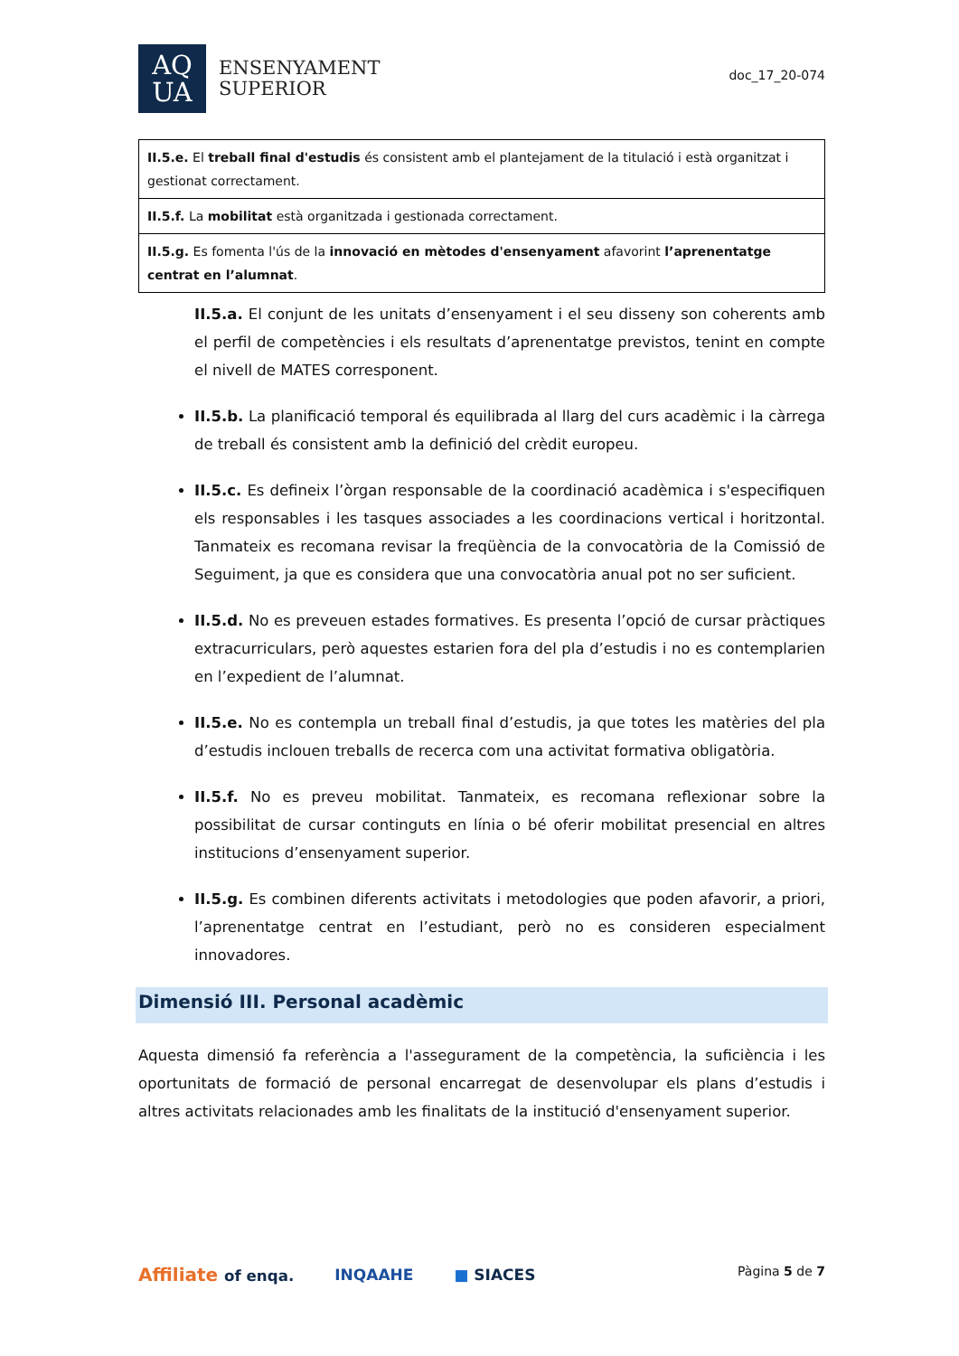AQ
UA
ENSENYAMENT
SUPERIOR
doc_17_20-074
| II.5.e. El treball final d'estudis és consistent amb el plantejament de la titulació i està organitzat i gestionat correctament. |
| II.5.f. La mobilitat està organitzada i gestionada correctament. |
| II.5.g. Es fomenta l'ús de la innovació en mètodes d'ensenyament afavorint l’aprenentatge centrat en l’alumnat . |
II.5.a. El conjunt de les unitats d’ensenyament i el seu disseny son coherents amb el perfil de competències i els resultats d’aprenentatge previstos, tenint en compte el nivell de MATES corresponent.
II.5.b. La planificació temporal és equilibrada al llarg del curs acadèmic i la càrrega de treball és consistent amb la definició del crèdit europeu.
II.5.c. Es defineix l’òrgan responsable de la coordinació acadèmica i s'especifiquen els responsables i les tasques associades a les coordinacions vertical i horitzontal. Tanmateix es recomana revisar la freqüència de la convocatòria de la Comissió de Seguiment, ja que es considera que una convocatòria anual pot no ser suficient.
II.5.d. No es preveuen estades formatives. Es presenta l’opció de cursar pràctiques extracurriculars, però aquestes estarien fora del pla d’estudis i no es contemplarien en l’expedient de l’alumnat.
II.5.e. No es contempla un treball final d’estudis, ja que totes les matèries del pla d’estudis inclouen treballs de recerca com una activitat formativa obligatòria.
II.5.f. No es preveu mobilitat. Tanmateix, es recomana reflexionar sobre la possibilitat de cursar continguts en línia o bé oferir mobilitat presencial en altres institucions d’ensenyament superior.
II.5.g. Es combinen diferents activitats i metodologies que poden afavorir, a priori, l’aprenentatge centrat en l’estudiant, però no es consideren especialment innovadores.
Dimensió III. Personal acadèmic
Aquesta dimensió fa referència a l'assegurament de la competència, la suficiència i les oportunitats de formació de personal encarregat de desenvolupar els plans d’estudis i altres activitats relacionades amb les finalitats de la institució d'ensenyament superior.
Affiliate of enqa. INQAAHE ■ SIACES
Pàgina 5 de 7